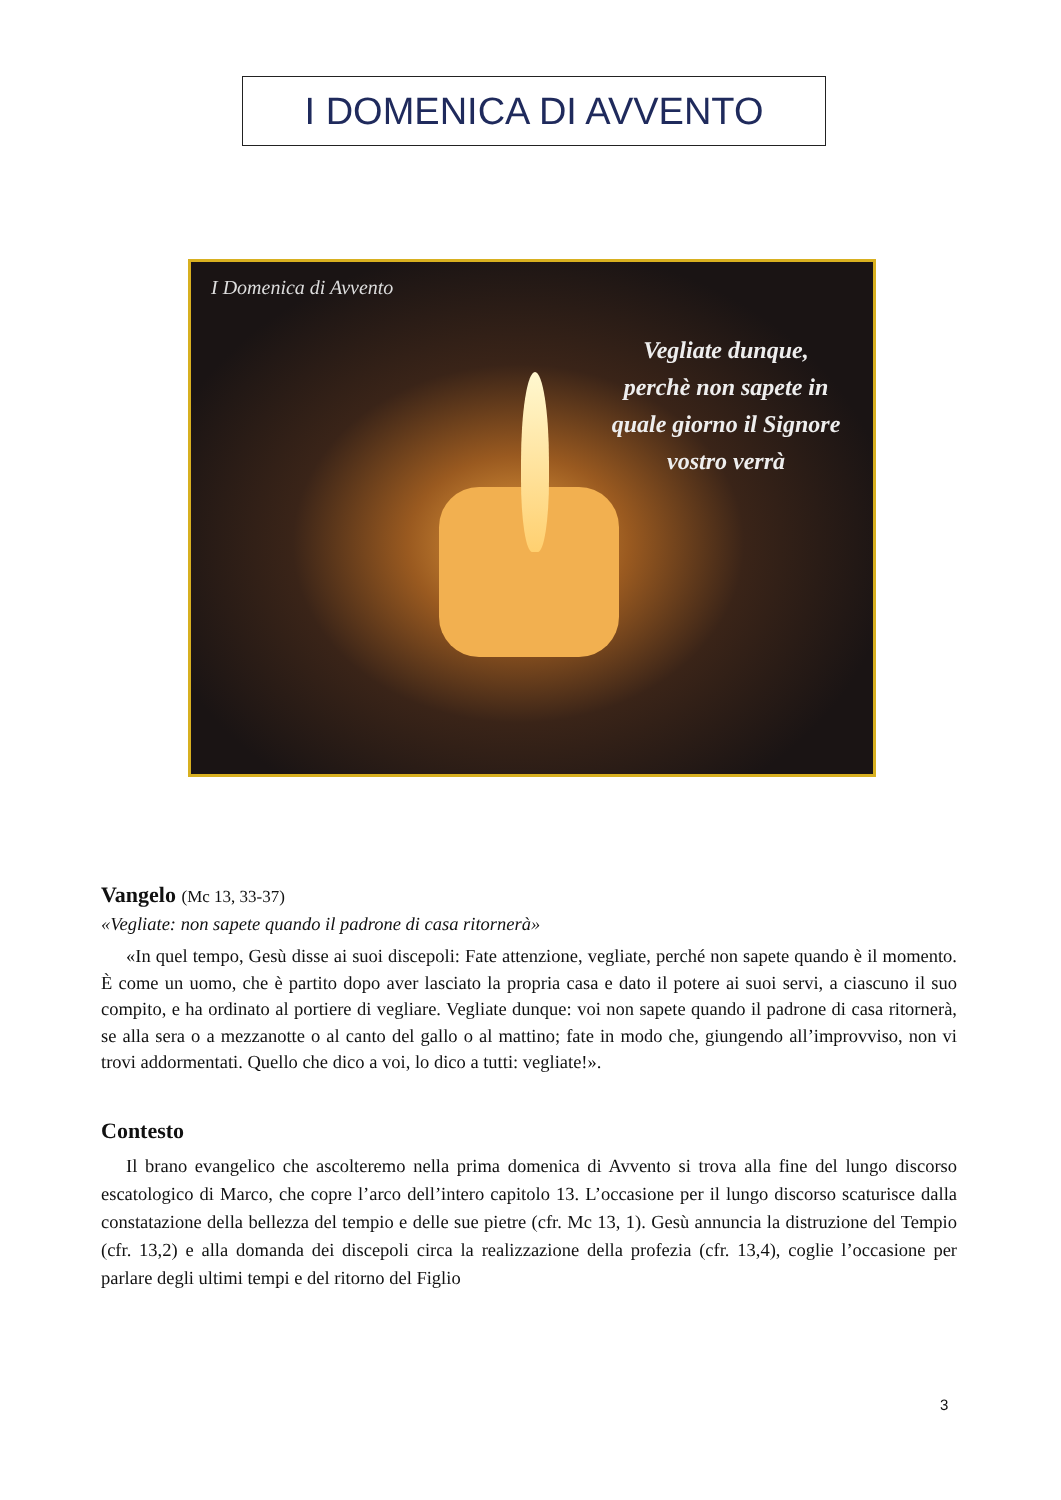I DOMENICA DI AVVENTO
I Domenica di Avvento
Vegliate dunque, perchè non sapete in quale giorno il Signore vostro verrà
Vangelo (Mc 13, 33-37)
«Vegliate: non sapete quando il padrone di casa ritornerà»
«In quel tempo, Gesù disse ai suoi discepoli: Fate attenzione, vegliate, perché non sapete quando è il momento. È come un uomo, che è partito dopo aver lasciato la propria casa e dato il potere ai suoi servi, a ciascuno il suo compito, e ha ordinato al portiere di vegliare. Vegliate dunque: voi non sapete quando il padrone di casa ritornerà, se alla sera o a mezzanotte o al canto del gallo o al mattino; fate in modo che, giungendo all’improvviso, non vi trovi addormentati. Quello che dico a voi, lo dico a tutti: vegliate!».
Contesto
Il brano evangelico che ascolteremo nella prima domenica di Avvento si trova alla fine del lungo discorso escatologico di Marco, che copre l’arco dell’intero capitolo 13. L’occasione per il lungo discorso scaturisce dalla constatazione della bellezza del tempio e delle sue pietre (cfr. Mc 13, 1). Gesù annuncia la distruzione del Tempio (cfr. 13,2) e alla domanda dei discepoli circa la realizzazione della profezia (cfr. 13,4), coglie l’occasione per parlare degli ultimi tempi e del ritorno del Figlio
3